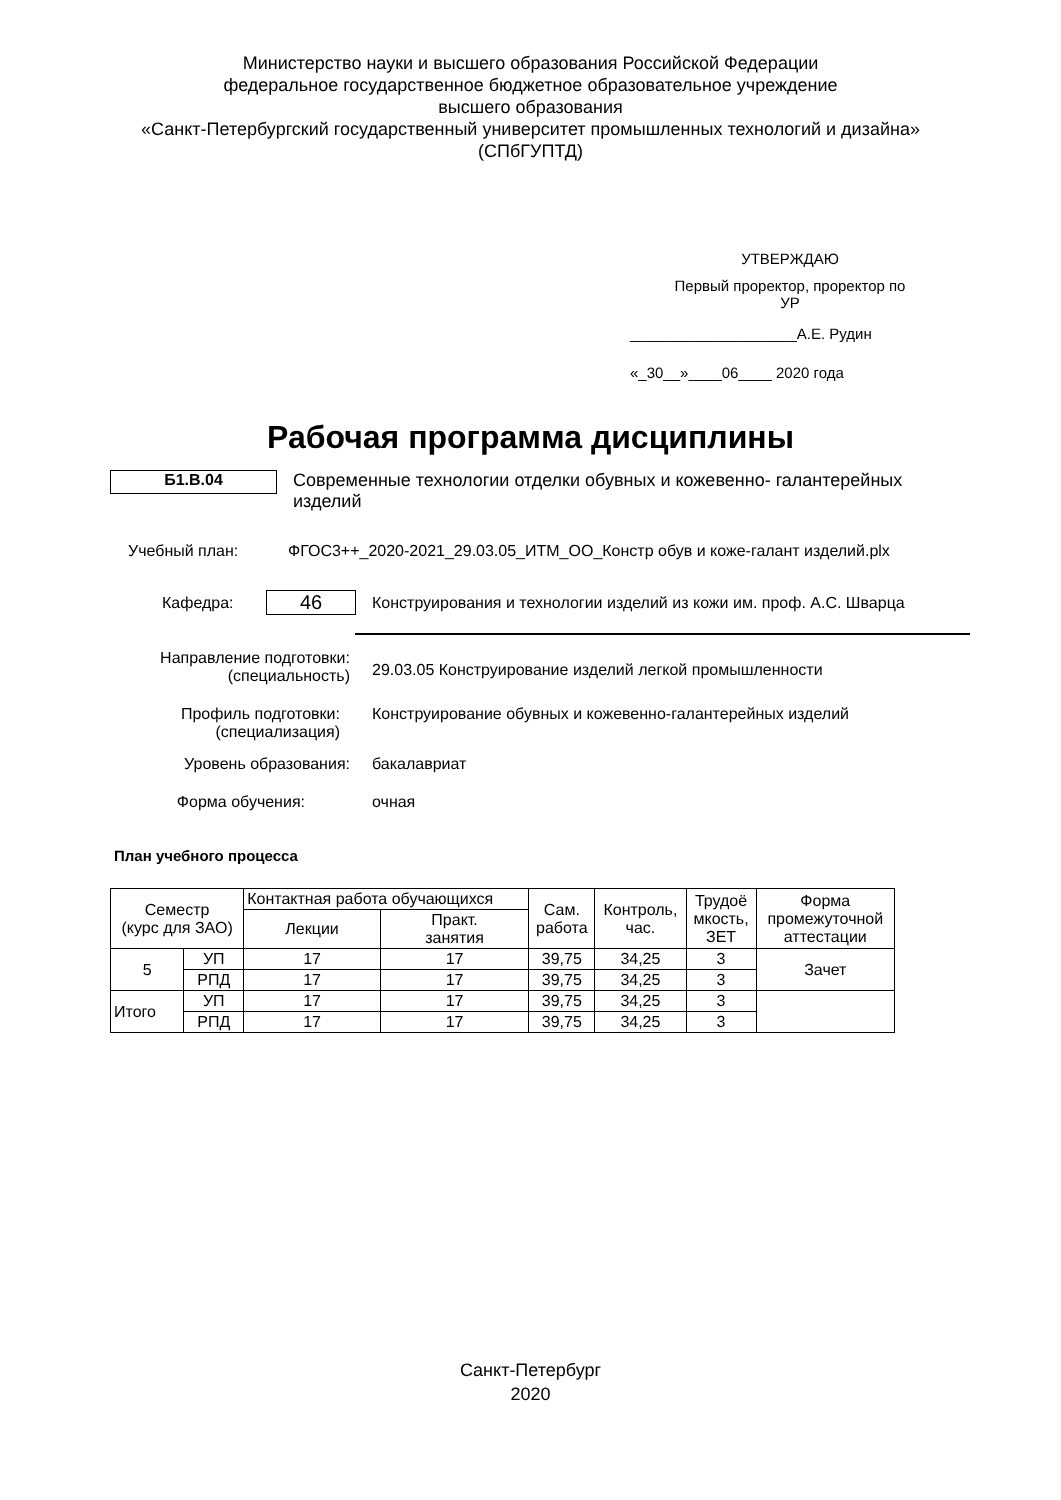Министерство науки и высшего образования Российской Федерации
федеральное государственное бюджетное образовательное учреждение
высшего образования
«Санкт-Петербургский государственный университет промышленных технологий и дизайна»
(СПбГУПТД)
УТВЕРЖДАЮ
Первый проректор, проректор по
УР
____________________А.Е. Рудин
«_30__»____06____ 2020 года
Рабочая программа дисциплины
Б1.В.04
Современные технологии отделки обувных и кожевенно- галантерейных изделий
Учебный план: ФГОС3++_2020-2021_29.03.05_ИТМ_ОО_Констр обув и коже-галант изделий.plx
Кафедра:
46
Конструирования и технологии изделий из кожи им. проф. А.С. Шварца
Направление подготовки:
(специальность)
29.03.05 Конструирование изделий легкой промышленности
Профиль подготовки:
(специализация)
Конструирование обувных и кожевенно-галантерейных изделий
Уровень образования: бакалавриат
Форма обучения: очная
План учебного процесса
| Семестр (курс для ЗАО) | | Контактная работа обучающихся | | Сам. работа | Контроль, час. | Трудоё мкость, ЗЕТ | Форма промежуточной аттестации |
| --- | --- | --- | --- | --- | --- | --- | --- |
| | | Лекции | Практ. занятия | | | | |
| 5 | УП | 17 | 17 | 39,75 | 34,25 | 3 | Зачет |
| | РПД | 17 | 17 | 39,75 | 34,25 | 3 | |
| Итого | УП | 17 | 17 | 39,75 | 34,25 | 3 | |
| | РПД | 17 | 17 | 39,75 | 34,25 | 3 | |
Санкт-Петербург
2020